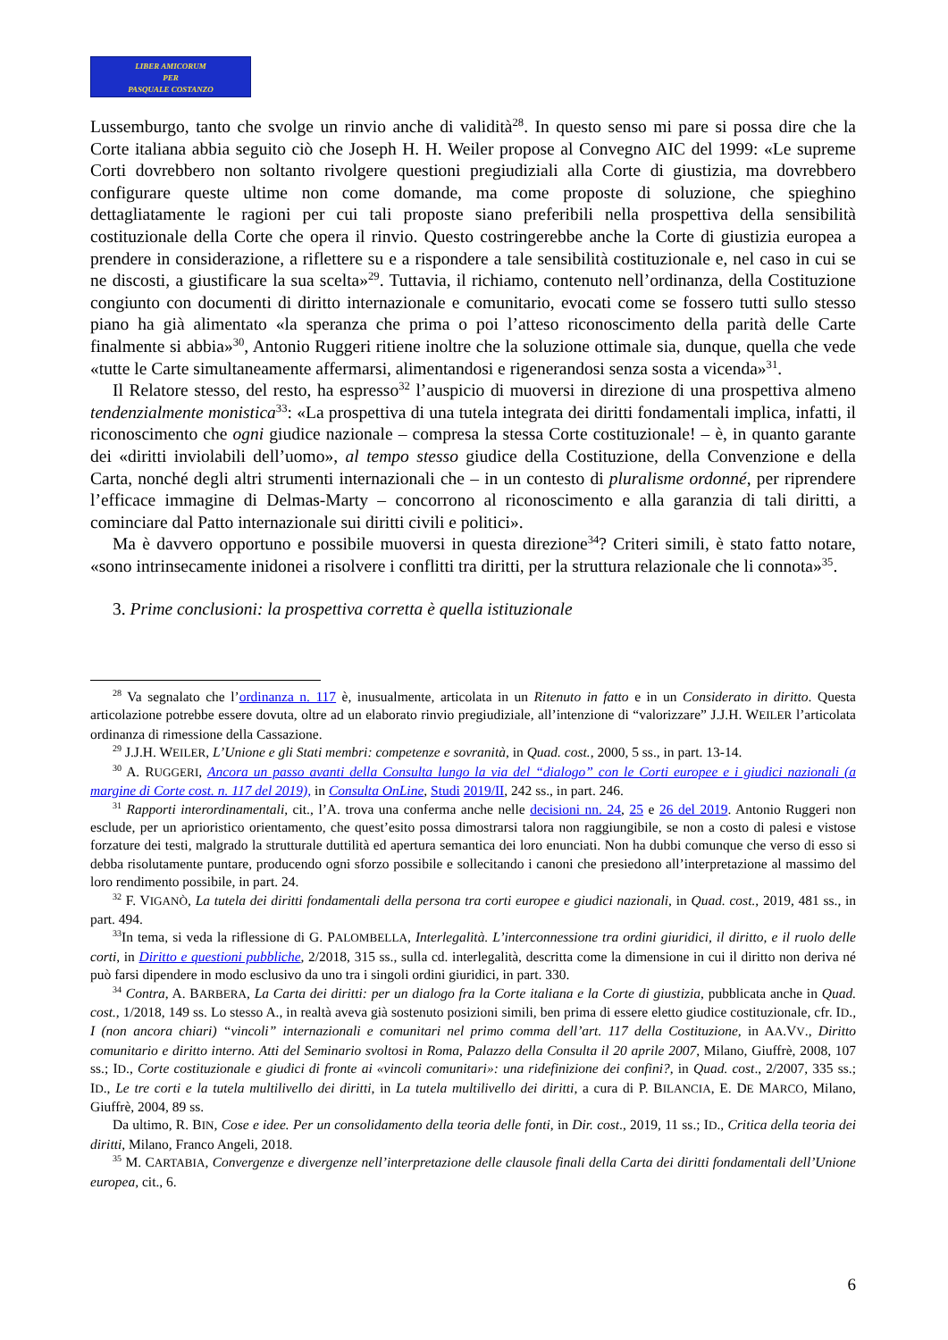LIBER AMICORUM
PER
PASQUALE COSTANZO
Lussemburgo, tanto che svolge un rinvio anche di validità<sup>28</sup>. In questo senso mi pare si possa dire che la Corte italiana abbia seguito ciò che Joseph H. H. Weiler propose al Convegno AIC del 1999: «Le supreme Corti dovrebbero non soltanto rivolgere questioni pregiudiziali alla Corte di giustizia, ma dovrebbero configurare queste ultime non come domande, ma come proposte di soluzione, che spieghino dettagliatamente le ragioni per cui tali proposte siano preferibili nella prospettiva della sensibilità costituzionale della Corte che opera il rinvio. Questo costringerebbe anche la Corte di giustizia europea a prendere in considerazione, a riflettere su e a rispondere a tale sensibilità costituzionale e, nel caso in cui se ne discosti, a giustificare la sua scelta»<sup>29</sup>. Tuttavia, il richiamo, contenuto nell’ordinanza, della Costituzione congiunto con documenti di diritto internazionale e comunitario, evocati come se fossero tutti sullo stesso piano ha già alimentato «la speranza che prima o poi l’atteso riconoscimento della parità delle Carte finalmente si abbia»<sup>30</sup>, Antonio Ruggeri ritiene inoltre che la soluzione ottimale sia, dunque, quella che vede «tutte le Carte simultaneamente affermarsi, alimentandosi e rigenerandosi senza sosta a vicenda»<sup>31</sup>.
Il Relatore stesso, del resto, ha espresso<sup>32</sup> l’auspicio di muoversi in direzione di una prospettiva almeno tendenzialmente monistica<sup>33</sup>: «La prospettiva di una tutela integrata dei diritti fondamentali implica, infatti, il riconoscimento che ogni giudice nazionale – compresa la stessa Corte costituzionale! – è, in quanto garante dei «diritti inviolabili dell’uomo», al tempo stesso giudice della Costituzione, della Convenzione e della Carta, nonché degli altri strumenti internazionali che – in un contesto di pluralisme ordonné, per riprendere l’efficace immagine di Delmas-Marty – concorrono al riconoscimento e alla garanzia di tali diritti, a cominciare dal Patto internazionale sui diritti civili e politici».
Ma è davvero opportuno e possibile muoversi in questa direzione<sup>34</sup>? Criteri simili, è stato fatto notare, «sono intrinsecamente inidonei a risolvere i conflitti tra diritti, per la struttura relazionale che li connota»<sup>35</sup>.
3. Prime conclusioni: la prospettiva corretta è quella istituzionale
<sup>28</sup> Va segnalato che l’ordinanza n. 117 è, inusualmente, articolata in un Ritenuto in fatto e in un Considerato in diritto. Questa articolazione potrebbe essere dovuta, oltre ad un elaborato rinvio pregiudiziale, all’intenzione di “valorizzare” J.J.H. WEILER l’articolata ordinanza di rimessione della Cassazione.
<sup>29</sup> J.J.H. WEILER, L’Unione e gli Stati membri: competenze e sovranità, in Quad. cost., 2000, 5 ss., in part. 13-14.
<sup>30</sup> A. RUGGERI, Ancora un passo avanti della Consulta lungo la via del “dialogo” con le Corti europee e i giudici nazionali (a margine di Corte cost. n. 117 del 2019), in Consulta OnLine, Studi 2019/II, 242 ss., in part. 246.
<sup>31</sup> Rapporti interordinamentali, cit., l’A. trova una conferma anche nelle decisioni nn. 24, 25 e 26 del 2019. Antonio Ruggeri non esclude, per un aprioristico orientamento, che quest’esito possa dimostrarsi talora non raggiungibile, se non a costo di palesi e vistose forzature dei testi, malgrado la strutturale duttilità ed apertura semantica dei loro enunciati. Non ha dubbi comunque che verso di esso si debba risolutamente puntare, producendo ogni sforzo possibile e sollecitando i canoni che presiedono all’interpretazione al massimo del loro rendimento possibile, in part. 24.
<sup>32</sup> F. VIGANÒ, La tutela dei diritti fondamentali della persona tra corti europee e giudici nazionali, in Quad. cost., 2019, 481 ss., in part. 494.
<sup>33</sup> In tema, si veda la riflessione di G. PALOMBELLA, Interlegalità. L’interconnessione tra ordini giuridici, il diritto, e il ruolo delle corti, in Diritto e questioni pubbliche, 2/2018, 315 ss., sulla cd. interlegalità, descritta come la dimensione in cui il diritto non deriva né può farsi dipendere in modo esclusivo da uno tra i singoli ordini giuridici, in part. 330.
<sup>34</sup> Contra, A. BARBERA, La Carta dei diritti: per un dialogo fra la Corte italiana e la Corte di giustizia, pubblicata anche in Quad. cost., 1/2018, 149 ss. Lo stesso A., in realtà aveva già sostenuto posizioni simili, ben prima di essere eletto giudice costituzionale, cfr. ID., I (non ancora chiari) “vincoli” internazionali e comunitari nel primo comma dell’art. 117 della Costituzione, in AA.VV., Diritto comunitario e diritto interno. Atti del Seminario svoltosi in Roma, Palazzo della Consulta il 20 aprile 2007, Milano, Giuffrè, 2008, 107 ss.; ID., Corte costituzionale e giudici di fronte ai «vincoli comunitari»: una ridefinizione dei confini?, in Quad. cost., 2/2007, 335 ss.; ID., Le tre corti e la tutela multilivello dei diritti, in La tutela multilivello dei diritti, a cura di P. BILANCIA, E. DE MARCO, Milano, Giuffrè, 2004, 89 ss.
Da ultimo, R. BIN, Cose e idee. Per un consolidamento della teoria delle fonti, in Dir. cost., 2019, 11 ss.; ID., Critica della teoria dei diritti, Milano, Franco Angeli, 2018.
<sup>35</sup> M. CARTABIA, Convergenze e divergenze nell’interpretazione delle clausole finali della Carta dei diritti fondamentali dell’Unione europea, cit., 6.
6